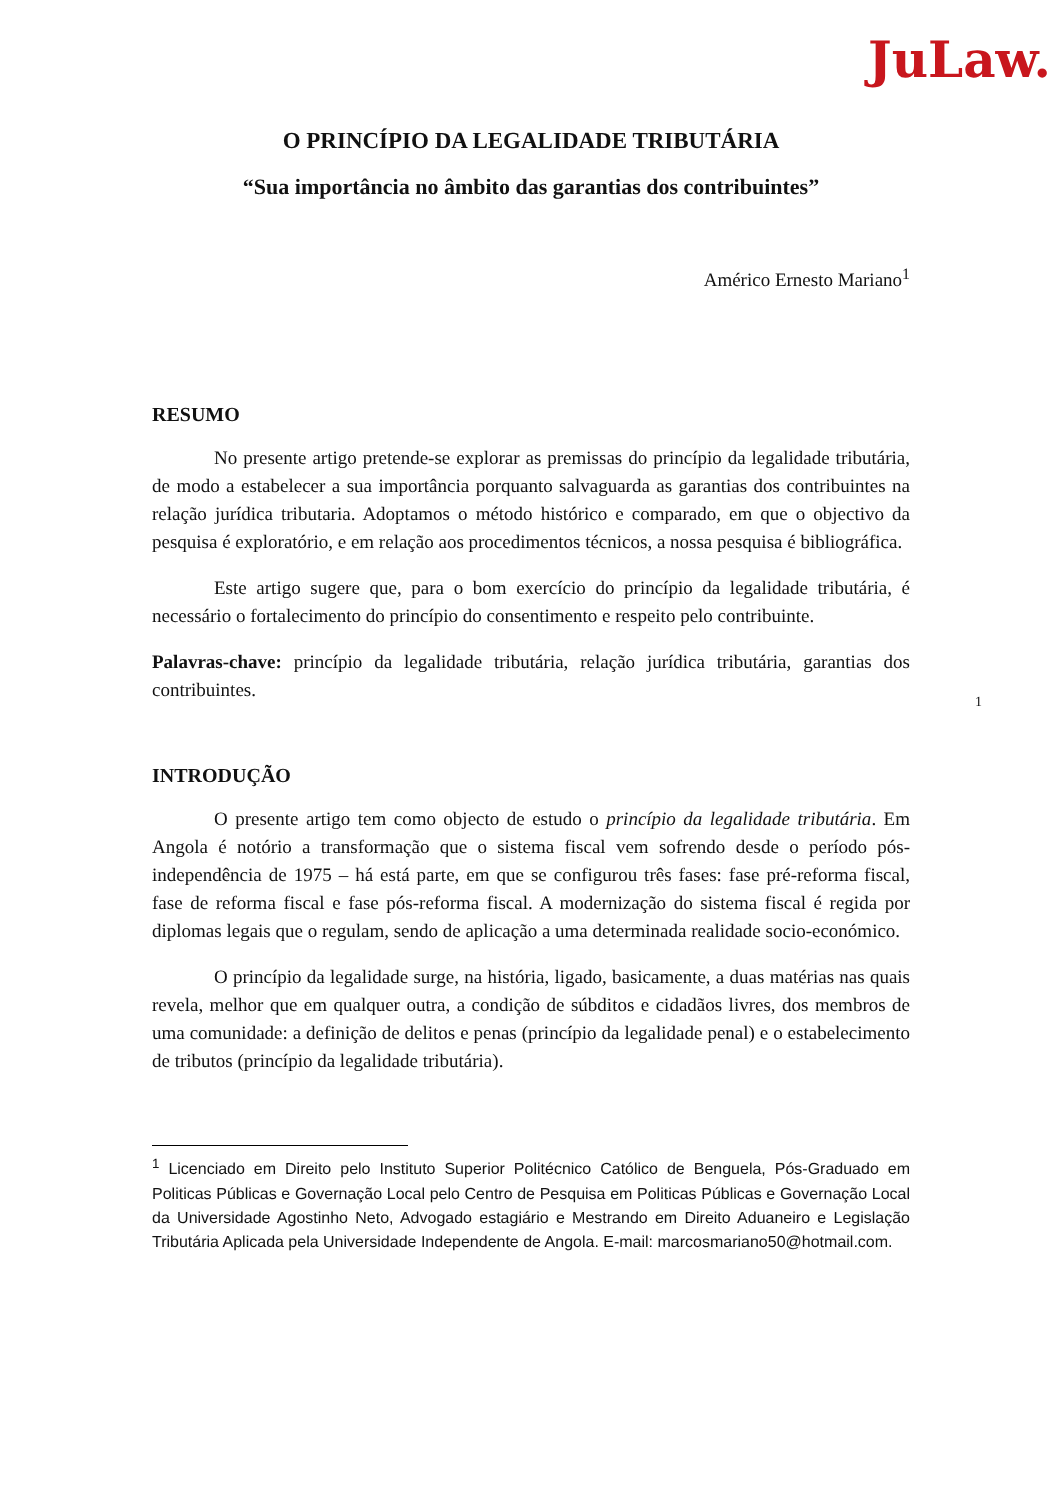JuLaw.
O PRINCÍPIO DA LEGALIDADE TRIBUTÁRIA
“Sua importância no âmbito das garantias dos contribuintes”
Américo Ernesto Mariano<sup>1</sup>
RESUMO
No presente artigo pretende-se explorar as premissas do princípio da legalidade tributária, de modo a estabelecer a sua importância porquanto salvaguarda as garantias dos contribuintes na relação jurídica tributaria. Adoptamos o método histórico e comparado, em que o objectivo da pesquisa é exploratório, e em relação aos procedimentos técnicos, a nossa pesquisa é bibliográfica.
Este artigo sugere que, para o bom exercício do princípio da legalidade tributária, é necessário o fortalecimento do princípio do consentimento e respeito pelo contribuinte.
Palavras-chave: princípio da legalidade tributária, relação jurídica tributária, garantias dos contribuintes.
INTRODUÇÃO
O presente artigo tem como objecto de estudo o princípio da legalidade tributária. Em Angola é notório a transformação que o sistema fiscal vem sofrendo desde o período pós-independência de 1975 – há está parte, em que se configurou três fases: fase pré-reforma fiscal, fase de reforma fiscal e fase pós-reforma fiscal. A modernização do sistema fiscal é regida por diplomas legais que o regulam, sendo de aplicação a uma determinada realidade socio-económico.
O princípio da legalidade surge, na história, ligado, basicamente, a duas matérias nas quais revela, melhor que em qualquer outra, a condição de súbditos e cidadãos livres, dos membros de uma comunidade: a definição de delitos e penas (princípio da legalidade penal) e o estabelecimento de tributos (princípio da legalidade tributária).
<sup>1</sup> Licenciado em Direito pelo Instituto Superior Politécnico Católico de Benguela, Pós-Graduado em Politicas Públicas e Governação Local pelo Centro de Pesquisa em Politicas Públicas e Governação Local da Universidade Agostinho Neto, Advogado estagiário e Mestrando em Direito Aduaneiro e Legislação Tributária Aplicada pela Universidade Independente de Angola. E-mail: marcosmariano50@hotmail.com.
1